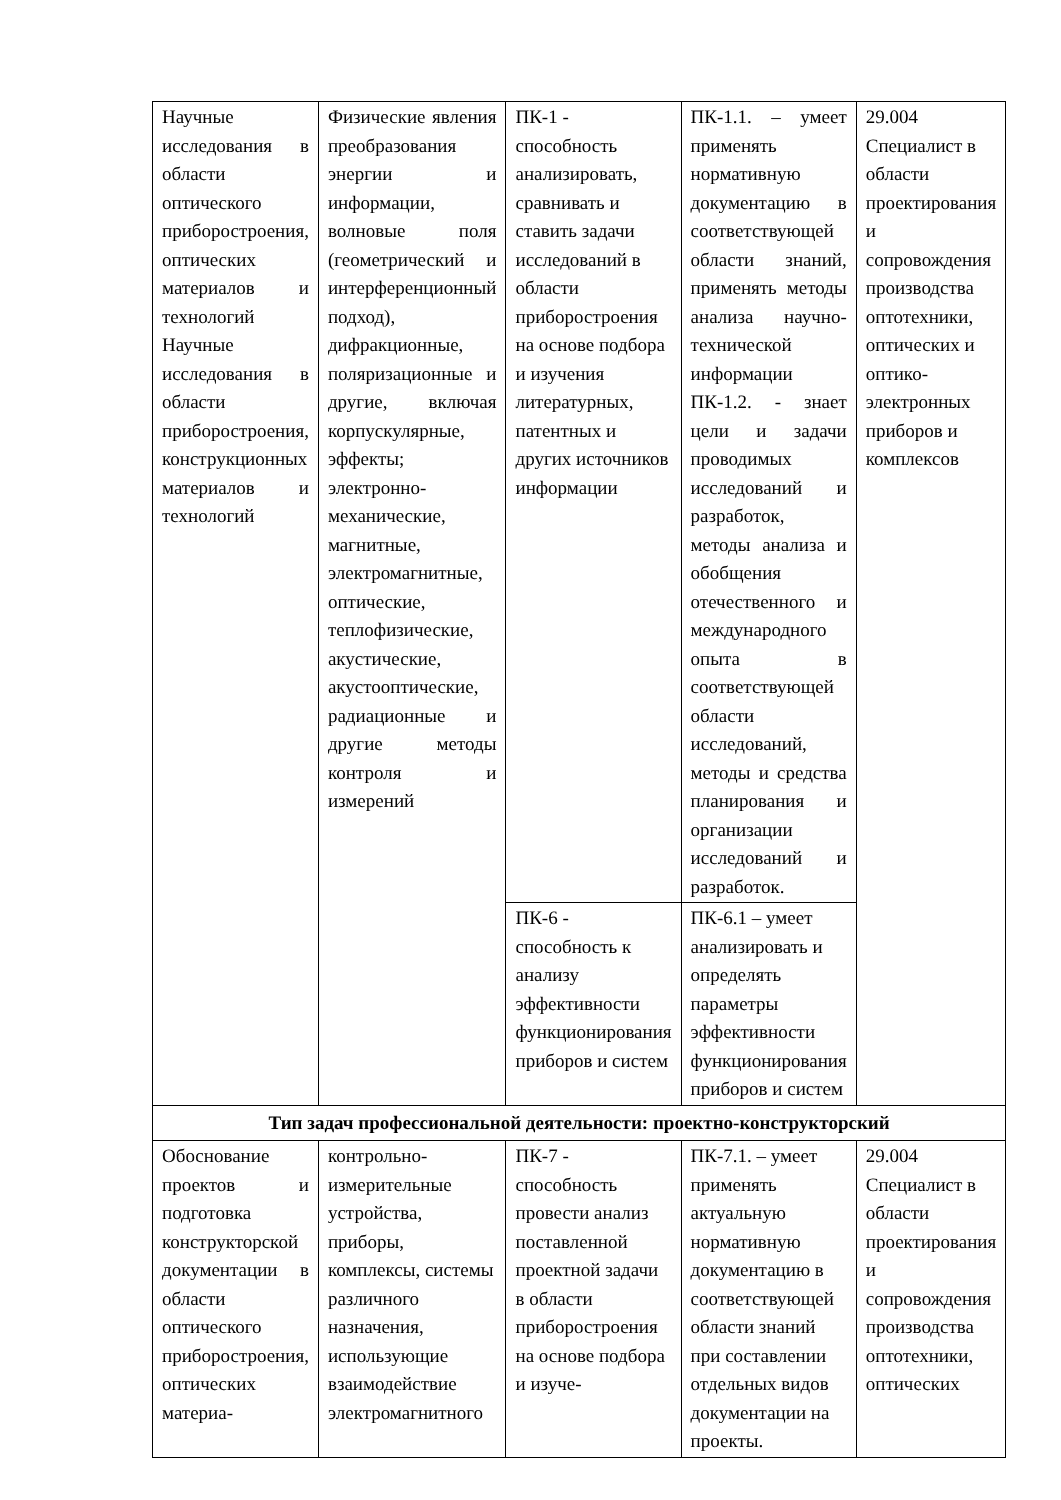| Научные исследования в области оптического приборостроения, оптических материалов и технологий Научные исследования в области приборостроения, конструкционных материалов и технологий | Физические явления преобразования энергии и информации, волновые поля (геометрический и интерференционный подход), дифракционные, поляризационные и другие, включая корпускулярные, эффекты; электронно-механические, магнитные, электромагнитные, оптические, теплофизические, акустические, акустооптические, радиационные и другие методы контроля и измерений | ПК-1 - способность анализировать, сравнивать и ставить задачи исследований в области приборостроения на основе подбора и изучения литературных, патентных и других источников информации | ПК-1.1. – умеет применять нормативную документацию в соответствующей области знаний, применять методы анализа научно-технической информации ПК-1.2. - знает цели и задачи проводимых исследований и разработок, методы анализа и обобщения отечественного и международного опыта в соответствующей области исследований, методы и средства планирования и организации исследований и разработок. | 29.004 Специалист в области проектирования и сопровождения производства оптотехники, оптических и оптико-электронных приборов и комплексов |
| | | ПК-6 - способность к анализу эффективности функционирования приборов и систем | ПК-6.1 – умеет анализировать и определять параметры эффективности функционирования приборов и систем | |
| Тип задач профессиональной деятельности: проектно-конструкторский | | | | |
| Обоснование проектов и подготовка конструкторской документации в области оптического приборостроения, оптических материа- | контрольно-измерительные устройства, приборы, комплексы, системы различного назначения, использующие взаимодействие электромагнитного | ПК-7 - способность провести анализ поставленной проектной задачи в области приборостроения на основе подбора и изуче- | ПК-7.1. – умеет применять актуальную нормативную документацию в соответствующей области знаний при составлении отдельных видов документации на проекты. | 29.004 Специалист в области проектирования и сопровождения производства оптотехники, оптических |